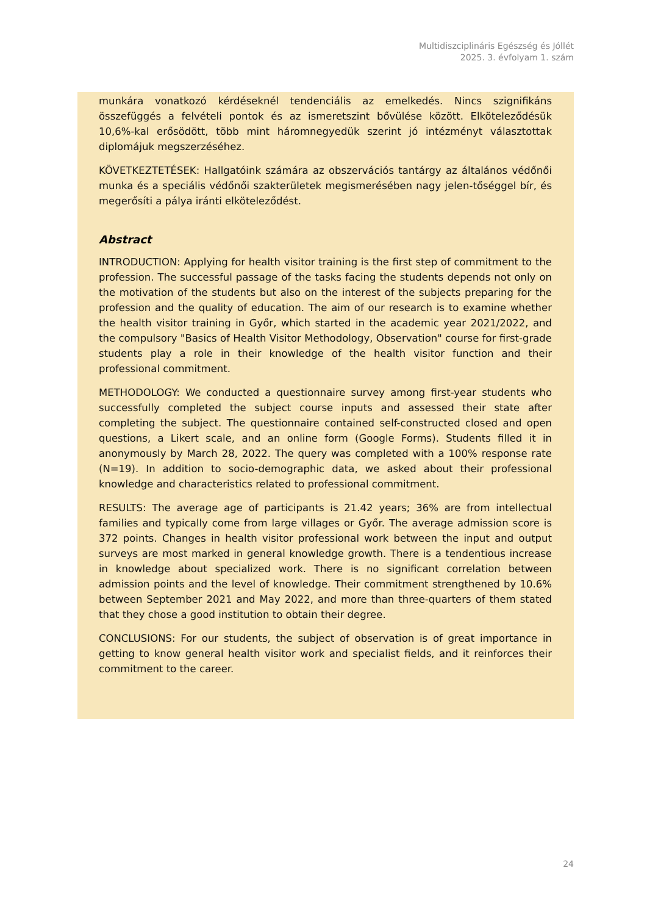Multidiszciplináris Egészség és Jóllét
2025. 3. évfolyam 1. szám
munkára vonatkozó kérdéseknél tendenciális az emelkedés. Nincs szignifikáns összefüggés a felvételi pontok és az ismeretszint bővülése között. Elköteleződésük 10,6%-kal erősödött, több mint háromnegyedük szerint jó intézményt választottak diplomájuk megszerzéséhez.
KÖVETKEZTETÉSEK: Hallgatóink számára az obszervációs tantárgy az általános védőnői munka és a speciális védőnői szakterületek megismerésében nagy jelen-tőséggel bír, és megerősíti a pálya iránti elköteleződést.
Abstract
INTRODUCTION: Applying for health visitor training is the first step of commitment to the profession. The successful passage of the tasks facing the students depends not only on the motivation of the students but also on the interest of the subjects preparing for the profession and the quality of education. The aim of our research is to examine whether the health visitor training in Győr, which started in the academic year 2021/2022, and the compulsory "Basics of Health Visitor Methodology, Observation" course for first-grade students play a role in their knowledge of the health visitor function and their professional commitment.
METHODOLOGY: We conducted a questionnaire survey among first-year students who successfully completed the subject course inputs and assessed their state after completing the subject. The questionnaire contained self-constructed closed and open questions, a Likert scale, and an online form (Google Forms). Students filled it in anonymously by March 28, 2022. The query was completed with a 100% response rate (N=19). In addition to socio-demographic data, we asked about their professional knowledge and characteristics related to professional commitment.
RESULTS: The average age of participants is 21.42 years; 36% are from intellectual families and typically come from large villages or Győr. The average admission score is 372 points. Changes in health visitor professional work between the input and output surveys are most marked in general knowledge growth. There is a tendentious increase in knowledge about specialized work. There is no significant correlation between admission points and the level of knowledge. Their commitment strengthened by 10.6% between September 2021 and May 2022, and more than three-quarters of them stated that they chose a good institution to obtain their degree.
CONCLUSIONS: For our students, the subject of observation is of great importance in getting to know general health visitor work and specialist fields, and it reinforces their commitment to the career.
24